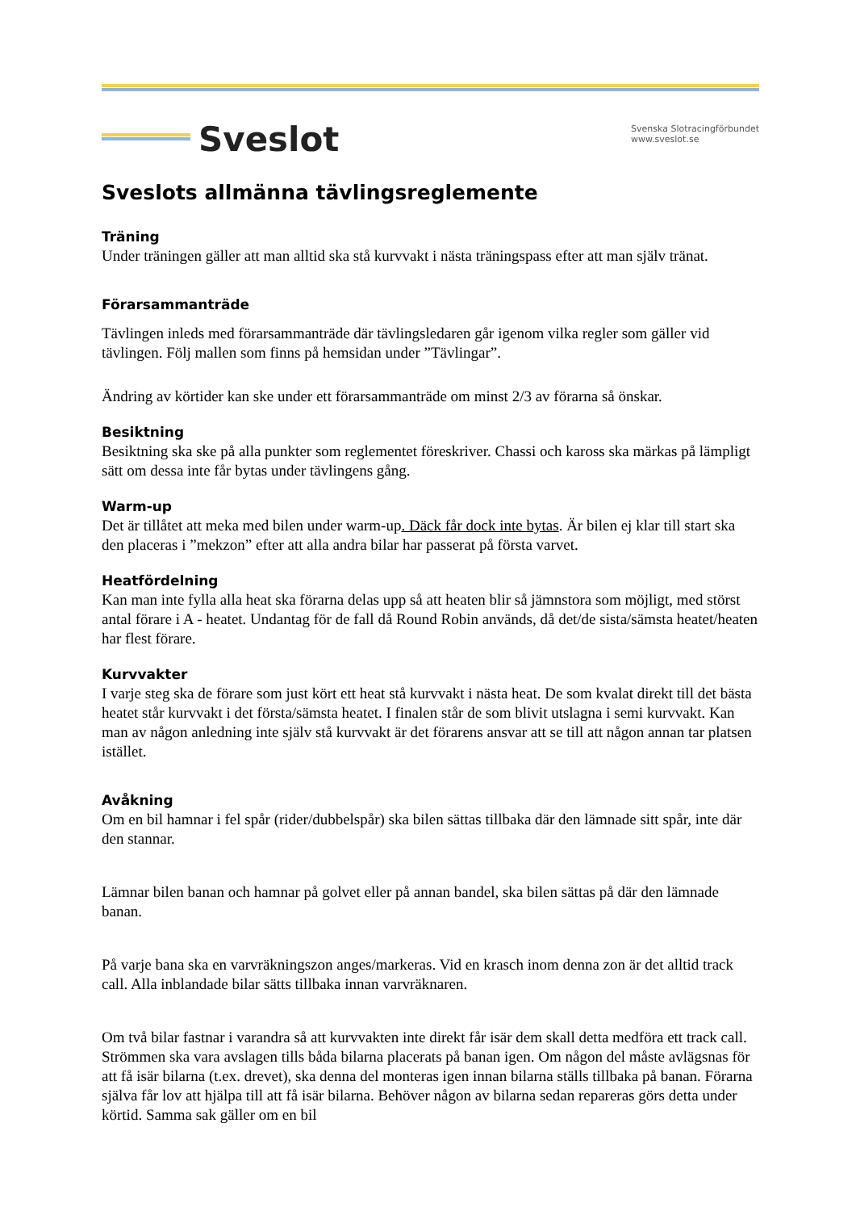Sveslot
Svenska Slotracingförbundet
www.sveslot.se
Sveslots allmänna tävlingsreglemente
Träning
Under träningen gäller att man alltid ska stå kurvvakt i nästa träningspass efter att man själv tränat.
Förarsammanträde
Tävlingen inleds med förarsammanträde där tävlingsledaren går igenom vilka regler som gäller vid tävlingen. Följ mallen som finns på hemsidan under ”Tävlingar”.
Ändring av körtider kan ske under ett förarsammanträde om minst 2/3 av förarna så önskar.
Besiktning
Besiktning ska ske på alla punkter som reglementet föreskriver. Chassi och kaross ska märkas på lämpligt sätt om dessa inte får bytas under tävlingens gång.
Warm-up
Det är tillåtet att meka med bilen under warm-up. Däck får dock inte bytas. Är bilen ej klar till start ska den placeras i ”mekzon” efter att alla andra bilar har passerat på första varvet.
Heatfördelning
Kan man inte fylla alla heat ska förarna delas upp så att heaten blir så jämnstora som möjligt, med störst antal förare i A - heatet. Undantag för de fall då Round Robin används, då det/de sista/sämsta heatet/heaten har flest förare.
Kurvvakter
I varje steg ska de förare som just kört ett heat stå kurvvakt i nästa heat. De som kvalat direkt till det bästa heatet står kurvvakt i det första/sämsta heatet. I finalen står de som blivit utslagna i semi kurvvakt. Kan man av någon anledning inte själv stå kurvvakt är det förarens ansvar att se till att någon annan tar platsen istället.
Avåkning
Om en bil hamnar i fel spår (rider/dubbelspår) ska bilen sättas tillbaka där den lämnade sitt spår, inte där den stannar.
Lämnar bilen banan och hamnar på golvet eller på annan bandel, ska bilen sättas på där den lämnade banan.
På varje bana ska en varvräkningszon anges/markeras. Vid en krasch inom denna zon är det alltid track call. Alla inblandade bilar sätts tillbaka innan varvräknaren.
Om två bilar fastnar i varandra så att kurvvakten inte direkt får isär dem skall detta medföra ett track call. Strömmen ska vara avslagen tills båda bilarna placerats på banan igen. Om någon del måste avlägsnas för att få isär bilarna (t.ex. drevet), ska denna del monteras igen innan bilarna ställs tillbaka på banan. Förarna själva får lov att hjälpa till att få isär bilarna. Behöver någon av bilarna sedan repareras görs detta under körtid. Samma sak gäller om en bil